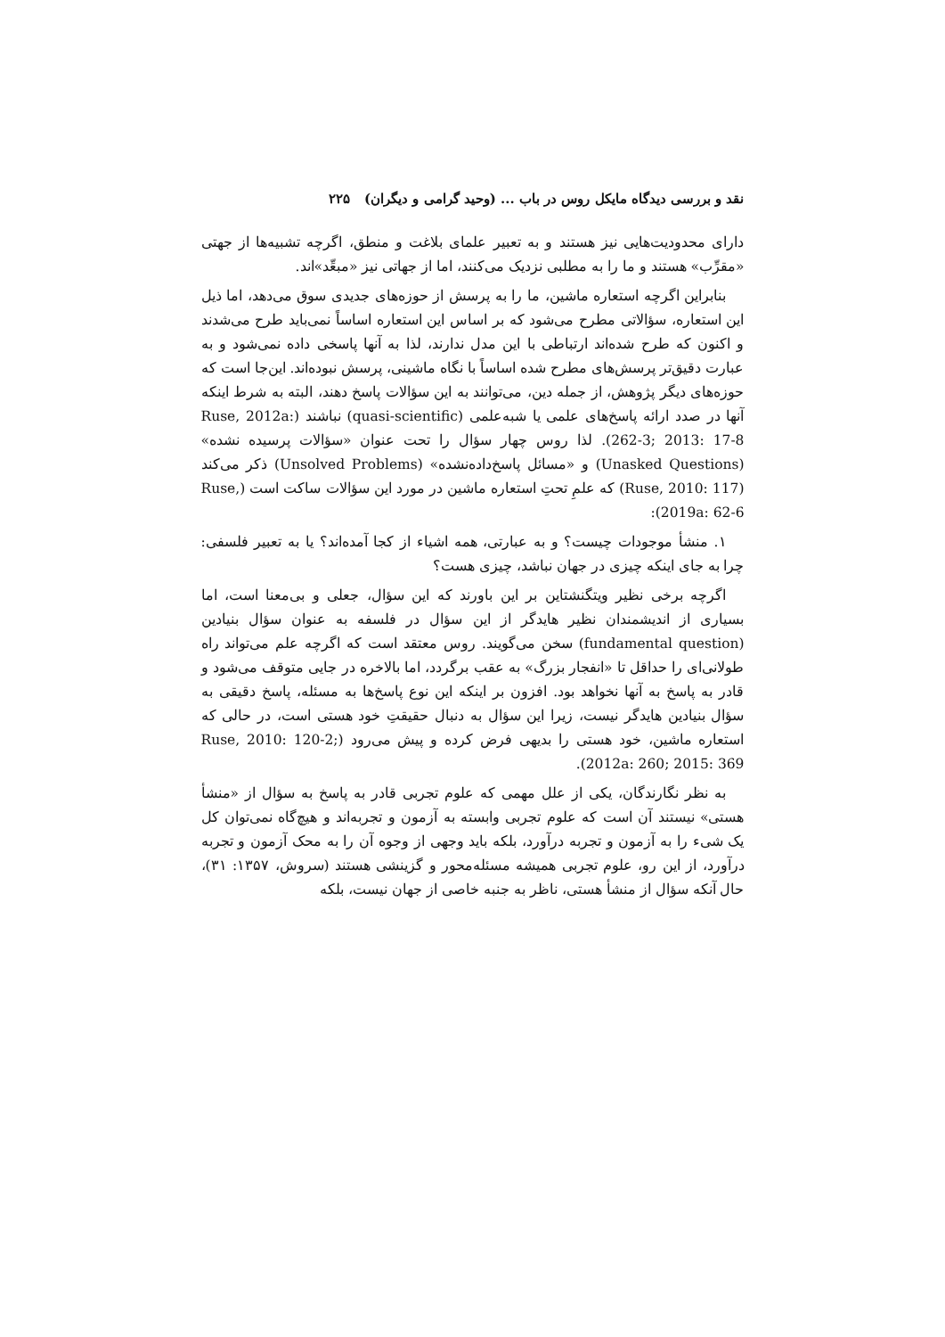نقد و بررسی دیدگاه مایکل روس در باب ... (وحید گرامی و دیگران) ۲۲۵
دارای محدودیت‌هایی نیز هستند و به تعبیر علمای بلاغت و منطق، اگرچه تشبیه‌ها از جهتی «مقرِّب» هستند و ما را به مطلبی نزدیک می‌کنند، اما از جهاتی نیز «مبعِّد»اند.
بنابراین اگرچه استعاره ماشین، ما را به پرسش از حوزه‌های جدیدی سوق می‌دهد، اما ذیل این استعاره، سؤالاتی مطرح می‌شود که بر اساس این استعاره اساساً نمی‌باید طرح می‌شدند و اکنون که طرح شده‌اند ارتباطی با این مدل ندارند، لذا به آنها پاسخی داده نمی‌شود و به عبارت دقیق‌تر پرسش‌های مطرح شده اساساً با نگاه ماشینی، پرسش نبوده‌اند. این‌جا است که حوزه‌های دیگر پژوهش، از جمله دین، می‌توانند به این سؤالات پاسخ دهند، البته به شرط اینکه آنها در صدد ارائه پاسخ‌های علمی یا شبه‌علمی (quasi-scientific) نباشند (Ruse, 2012a: 262-3; 2013: 17-8). لذا روس چهار سؤال را تحت عنوان «سؤالات پرسیده نشده» (Unasked Questions) و «مسائل پاسخ‌داده‌نشده» (Unsolved Problems) ذکر می‌کند (Ruse, 2010: 117) که علمِ تحتِ استعاره ماشین در مورد این سؤالات ساکت است (Ruse, 2019a: 62-6):
۱. منشأ موجودات چیست؟ و به عبارتی، همه اشیاء از کجا آمده‌اند؟ یا به تعبیر فلسفی: چرا به جای اینکه چیزی در جهان نباشد، چیزی هست؟
اگرچه برخی نظیر ویتگنشتاین بر این باورند که این سؤال، جعلی و بی‌معنا است، اما بسیاری از اندیشمندان نظیر هایدگر از این سؤال در فلسفه به عنوان سؤال بنیادین (fundamental question) سخن می‌گویند. روس معتقد است که اگرچه علم می‌تواند راه طولانی‌ای را حداقل تا «انفجار بزرگ» به عقب برگردد، اما بالاخره در جایی متوقف می‌شود و قادر به پاسخ به آنها نخواهد بود. افزون بر اینکه این نوع پاسخ‌ها به مسئله، پاسخ دقیقی به سؤال بنیادین هایدگر نیست، زیرا این سؤال به دنبال حقیقتِ خود هستی است، در حالی که استعاره ماشین، خود هستی را بدیهی فرض کرده و پیش می‌رود (Ruse, 2010: 120-2; 2012a: 260; 2015: 369).
به نظر نگارندگان، یکی از علل مهمی که علوم تجربی قادر به پاسخ به سؤال از «منشأ هستی» نیستند آن است که علوم تجربی وابسته به آزمون و تجربه‌اند و هیچ‌گاه نمی‌توان کل یک شیء را به آزمون و تجربه درآورد، بلکه باید وجهی از وجوه آن را به محک آزمون و تجربه درآورد، از این رو، علوم تجربی همیشه مسئله‌محور و گزینشی هستند (سروش، ۱۳۵۷: ۳۱)، حال آنکه سؤال از منشأ هستی، ناظر به جنبه خاصی از جهان نیست، بلکه